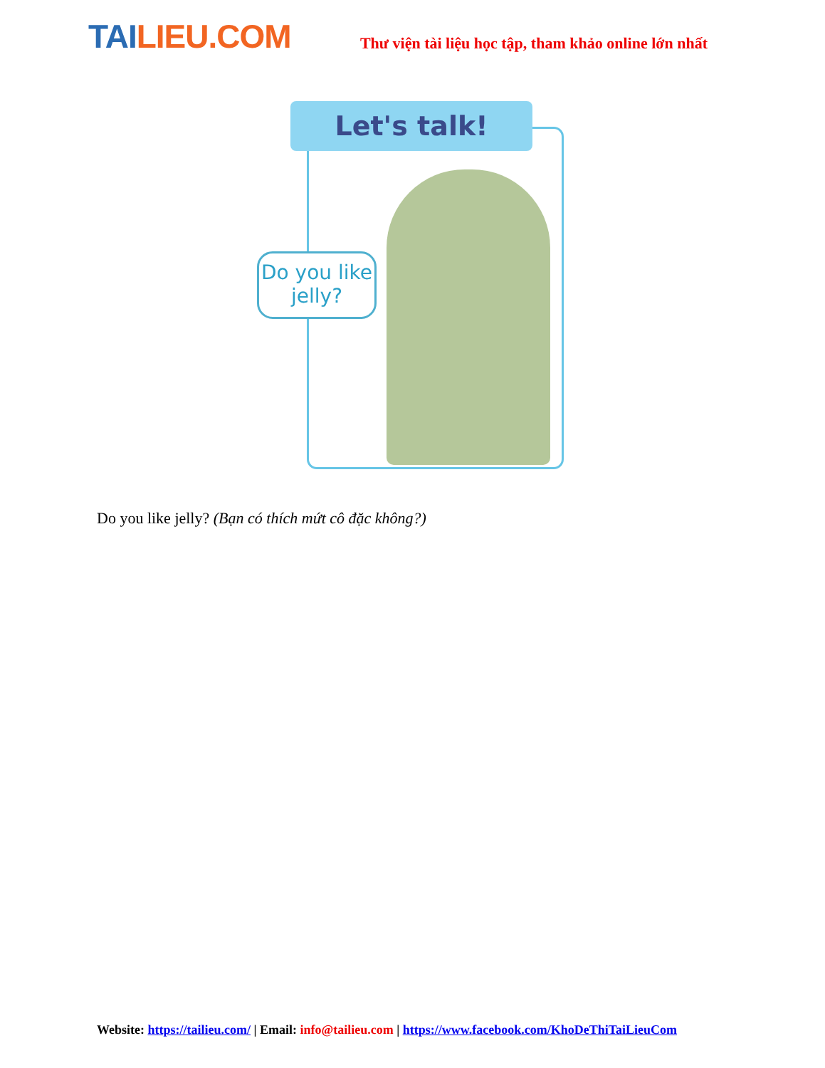TAI LIEU.COM
Thư viện tài liệu học tập, tham khảo online lớn nhất
Let's talk!
Do you like
jelly?
Do you like jelly? (Bạn có thích mứt cô đặc không?)
Website: https://tailieu.com/ | Email: info@tailieu.com | https://www.facebook.com/KhoDeThiTaiLieuCom